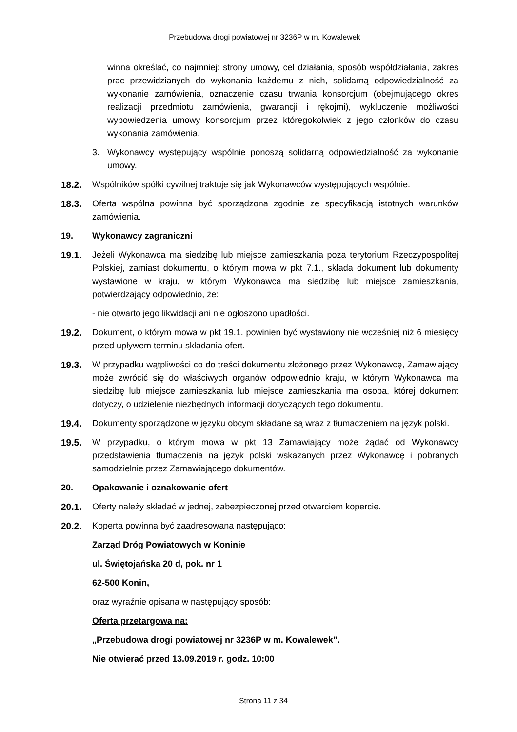Przebudowa drogi powiatowej nr 3236P w m. Kowalewek
winna określać, co najmniej: strony umowy, cel działania, sposób współdziałania, zakres prac przewidzianych do wykonania każdemu z nich, solidarną odpowiedzialność za wykonanie zamówienia, oznaczenie czasu trwania konsorcjum (obejmującego okres realizacji przedmiotu zamówienia, gwarancji i rękojmi), wykluczenie możliwości wypowiedzenia umowy konsorcjum przez któregokolwiek z jego członków do czasu wykonania zamówienia.
3. Wykonawcy występujący wspólnie ponoszą solidarną odpowiedzialność za wykonanie umowy.
18.2. Wspólników spółki cywilnej traktuje się jak Wykonawców występujących wspólnie.
18.3. Oferta wspólna powinna być sporządzona zgodnie ze specyfikacją istotnych warunków zamówienia.
19. Wykonawcy zagraniczni
19.1. Jeżeli Wykonawca ma siedzibę lub miejsce zamieszkania poza terytorium Rzeczypospolitej Polskiej, zamiast dokumentu, o którym mowa w pkt 7.1., składa dokument lub dokumenty wystawione w kraju, w którym Wykonawca ma siedzibę lub miejsce zamieszkania, potwierdzający odpowiednio, że:
- nie otwarto jego likwidacji ani nie ogłoszono upadłości.
19.2. Dokument, o którym mowa w pkt 19.1. powinien być wystawiony nie wcześniej niż 6 miesięcy przed upływem terminu składania ofert.
19.3. W przypadku wątpliwości co do treści dokumentu złożonego przez Wykonawcę, Zamawiający może zwrócić się do właściwych organów odpowiednio kraju, w którym Wykonawca ma siedzibę lub miejsce zamieszkania lub miejsce zamieszkania ma osoba, której dokument dotyczy, o udzielenie niezbędnych informacji dotyczących tego dokumentu.
19.4. Dokumenty sporządzone w języku obcym składane są wraz z tłumaczeniem na język polski.
19.5. W przypadku, o którym mowa w pkt 13 Zamawiający może żądać od Wykonawcy przedstawienia tłumaczenia na język polski wskazanych przez Wykonawcę i pobranych samodzielnie przez Zamawiającego dokumentów.
20. Opakowanie i oznakowanie ofert
20.1. Oferty należy składać w jednej, zabezpieczonej przed otwarciem kopercie.
20.2. Koperta powinna być zaadresowana następująco:
Zarząd Dróg Powiatowych w Koninie
ul. Świętojańska 20 d, pok. nr 1
62-500 Konin,
oraz wyraźnie opisana w następujący sposób:
Oferta przetargowa na:
„Przebudowa drogi powiatowej nr 3236P w m. Kowalewek”.
Nie otwierać przed 13.09.2019 r. godz. 10:00
Strona 11 z 34